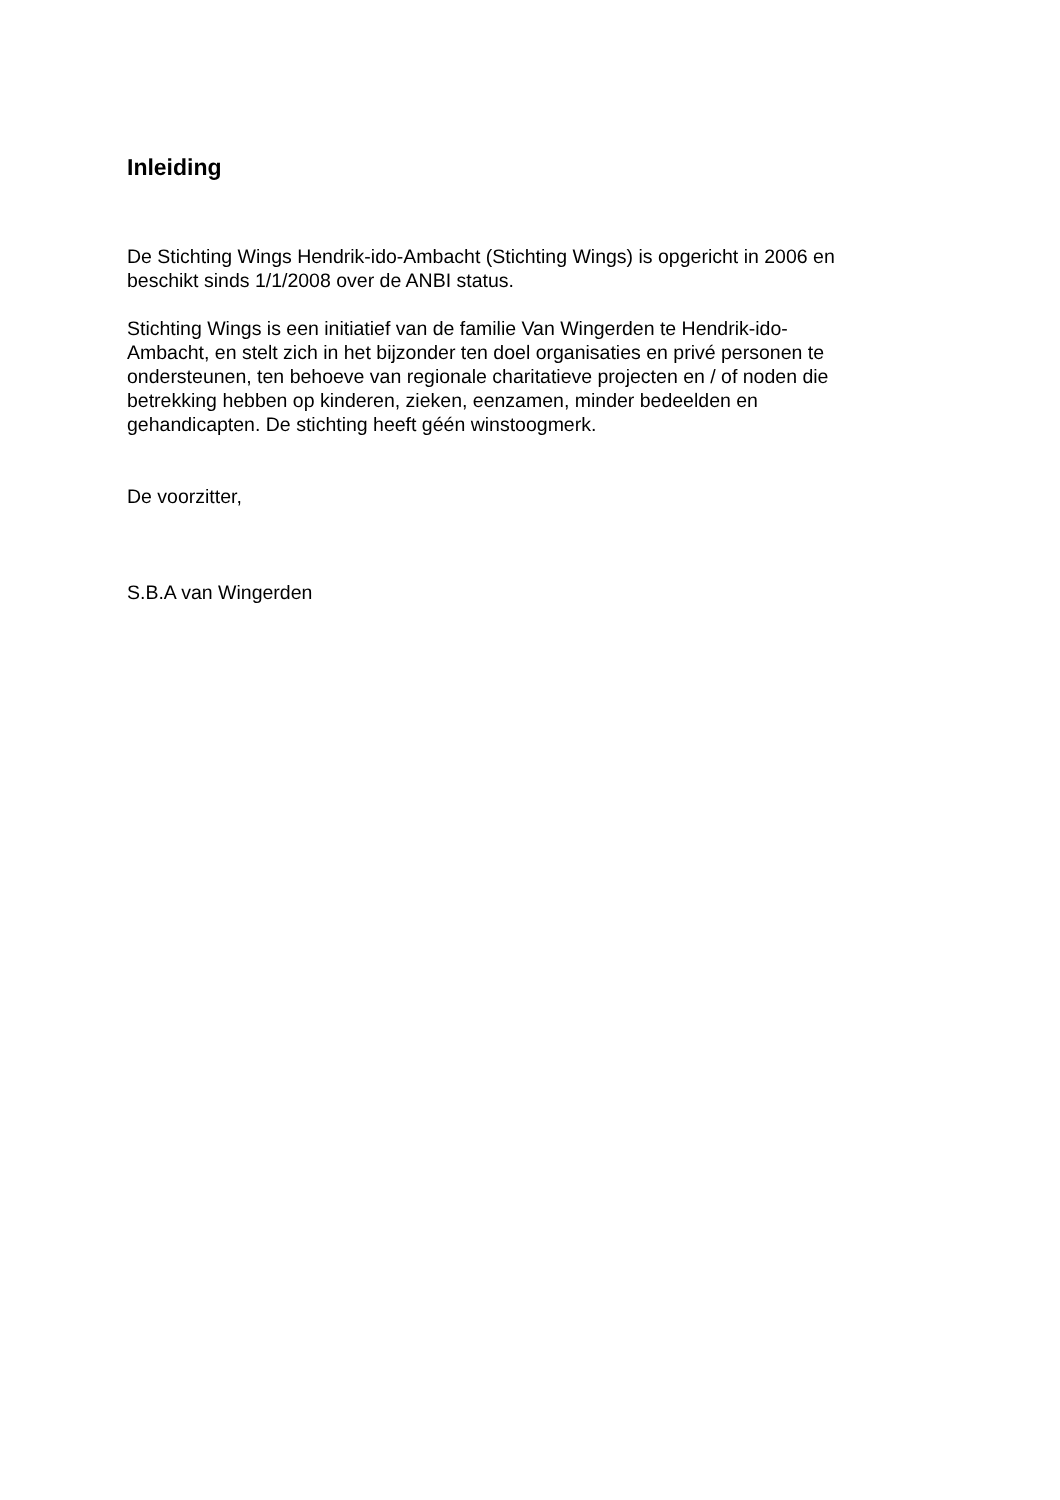Inleiding
De Stichting Wings Hendrik-ido-Ambacht (Stichting Wings) is opgericht in 2006 en
beschikt sinds 1/1/2008 over de ANBI status.
Stichting Wings is een initiatief van de familie Van Wingerden te Hendrik-ido-
Ambacht, en stelt zich in het bijzonder ten doel organisaties en privé personen te
ondersteunen, ten behoeve van regionale charitatieve projecten en / of noden die
betrekking hebben op kinderen, zieken, eenzamen, minder bedeelden en
gehandicapten. De stichting heeft géén winstoogmerk.
De voorzitter,
S.B.A van Wingerden